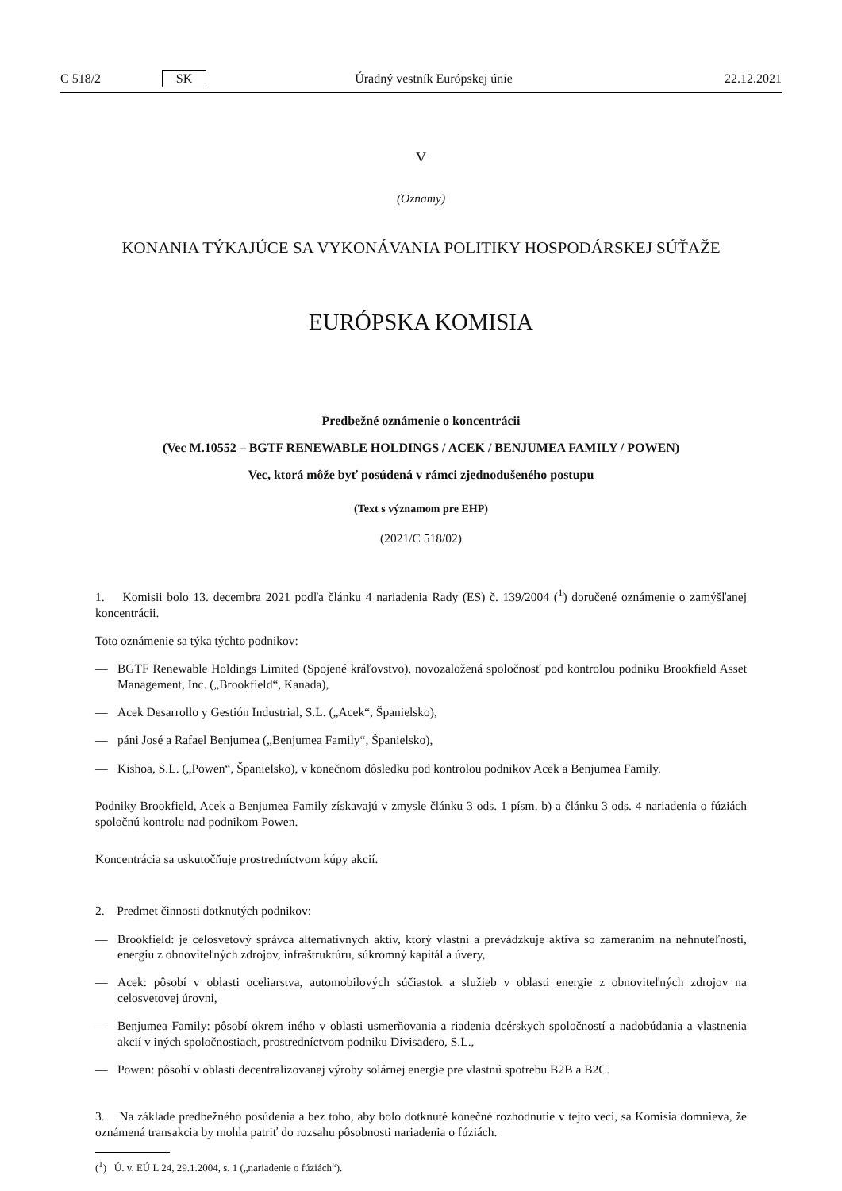C 518/2 SK Úradný vestník Európskej únie 22.12.2021
V
(Oznamy)
KONANIA TÝKAJÚCE SA VYKONÁVANIA POLITIKY HOSPODÁRSKEJ SÚŤAŽE
EURÓPSKA KOMISIA
Predbežné oznámenie o koncentrácii
(Vec M.10552 – BGTF RENEWABLE HOLDINGS / ACEK / BENJUMEA FAMILY / POWEN)
Vec, ktorá môže byť posúdená v rámci zjednodušeného postupu
(Text s významom pre EHP)
(2021/C 518/02)
1. Komisii bolo 13. decembra 2021 podľa článku 4 nariadenia Rady (ES) č. 139/2004 (<sup>1</sup>) doručené oznámenie o zamýšľanej koncentrácii.
Toto oznámenie sa týka týchto podnikov:
— BGTF Renewable Holdings Limited (Spojené kráľovstvo), novozaložená spoločnosť pod kontrolou podniku Brookfield Asset Management, Inc. („Brookfield“, Kanada),
— Acek Desarrollo y Gestión Industrial, S.L. („Acek“, Španielsko),
— páni José a Rafael Benjumea („Benjumea Family“, Španielsko),
— Kishoa, S.L. („Powen“, Španielsko), v konečnom dôsledku pod kontrolou podnikov Acek a Benjumea Family.
Podniky Brookfield, Acek a Benjumea Family získavajú v zmysle článku 3 ods. 1 písm. b) a článku 3 ods. 4 nariadenia o fúziách spoločnú kontrolu nad podnikom Powen.
Koncentrácia sa uskutočňuje prostredníctvom kúpy akcií.
2. Predmet činnosti dotknutých podnikov:
— Brookfield: je celosvetový správca alternatívnych aktív, ktorý vlastní a prevádzkuje aktíva so zameraním na nehnuteľnosti, energiu z obnoviteľných zdrojov, infraštruktúru, súkromný kapitál a úvery,
— Acek: pôsobí v oblasti oceliarstva, automobilových súčiastok a služieb v oblasti energie z obnoviteľných zdrojov na celosvetovej úrovni,
— Benjumea Family: pôsobí okrem iného v oblasti usmerňovania a riadenia dcérskych spoločností a nadobúdania a vlastnenia akcií v iných spoločnostiach, prostredníctvom podniku Divisadero, S.L.,
— Powen: pôsobí v oblasti decentralizovanej výroby solárnej energie pre vlastnú spotrebu B2B a B2C.
3. Na základe predbežného posúdenia a bez toho, aby bolo dotknuté konečné rozhodnutie v tejto veci, sa Komisia domnieva, že oznámená transakcia by mohla patriť do rozsahu pôsobnosti nariadenia o fúziách.
(<sup>1</sup>) Ú. v. EÚ L 24, 29.1.2004, s. 1 („nariadenie o fúziách“).